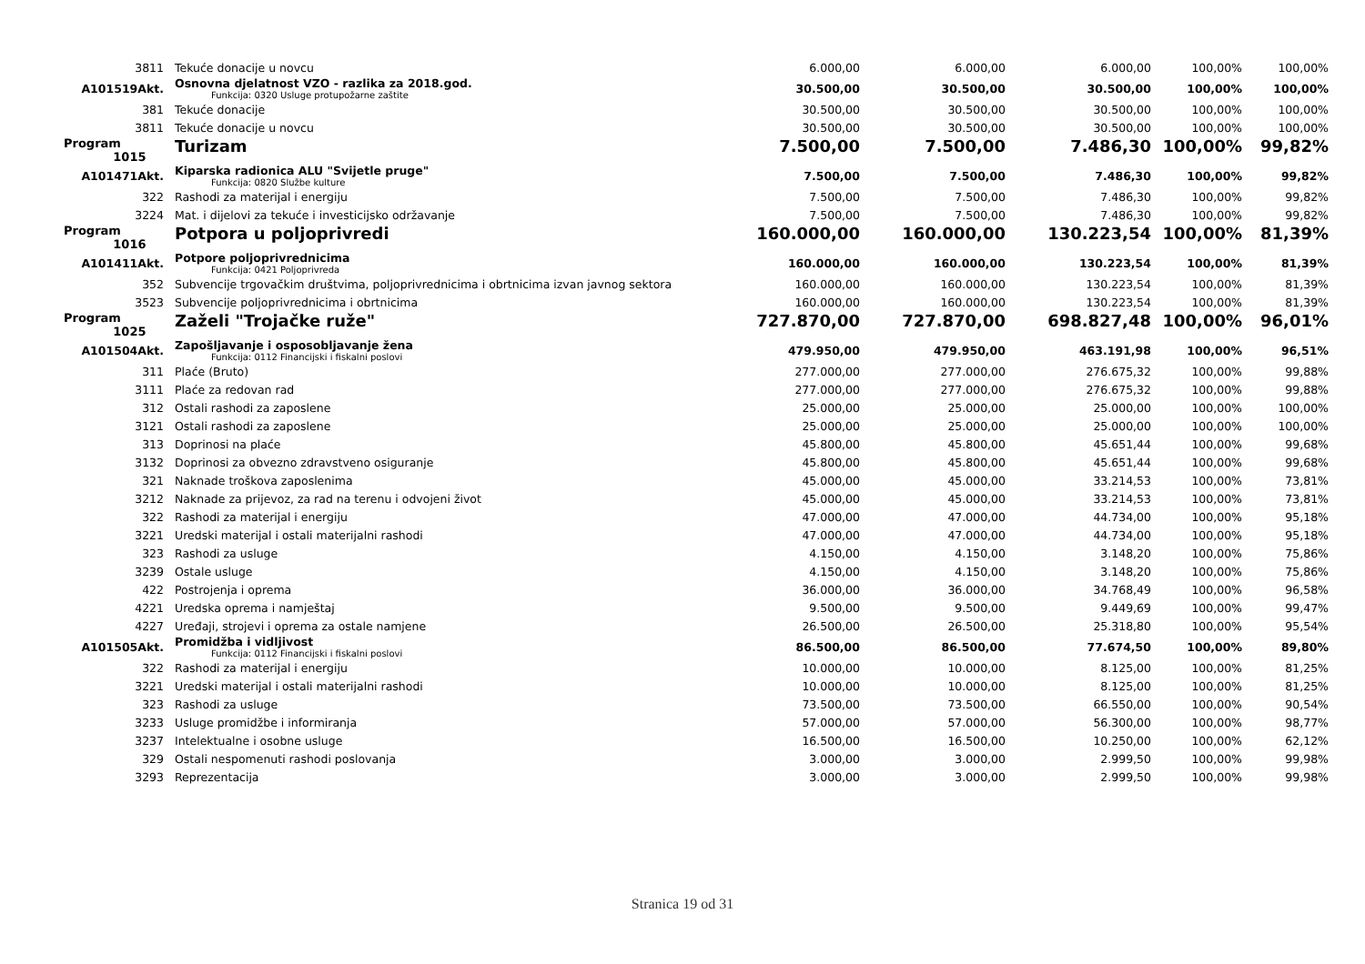| 3811 | Tekuće donacije u novcu | 6.000,00 | 6.000,00 | 6.000,00 | 100,00% | 100,00% |
| A101519Akt. | Osnovna djelatnost VZO - razlika za 2018.god. Funkcija: 0320 Usluge protupožarne zaštite | 30.500,00 | 30.500,00 | 30.500,00 | 100,00% | 100,00% |
| 381 | Tekuće donacije | 30.500,00 | 30.500,00 | 30.500,00 | 100,00% | 100,00% |
| 3811 | Tekuće donacije u novcu | 30.500,00 | 30.500,00 | 30.500,00 | 100,00% | 100,00% |
| Program 1015 | Turizam | 7.500,00 | 7.500,00 | 7.486,30 | 100,00% | 99,82% |
| A101471Akt. | Kiparska radionica ALU "Svijetle pruge" Funkcija: 0820 Službe kulture | 7.500,00 | 7.500,00 | 7.486,30 | 100,00% | 99,82% |
| 322 | Rashodi za materijal i energiju | 7.500,00 | 7.500,00 | 7.486,30 | 100,00% | 99,82% |
| 3224 | Mat. i dijelovi za tekuće i investicijsko održavanje | 7.500,00 | 7.500,00 | 7.486,30 | 100,00% | 99,82% |
| Program 1016 | Potpora u poljoprivredi | 160.000,00 | 160.000,00 | 130.223,54 | 100,00% | 81,39% |
| A101411Akt. | Potpore poljoprivrednicima Funkcija: 0421 Poljoprivreda | 160.000,00 | 160.000,00 | 130.223,54 | 100,00% | 81,39% |
| 352 | Subvencije trgovačkim društvima, poljoprivrednicima i obrtnicima izvan javnog sektora | 160.000,00 | 160.000,00 | 130.223,54 | 100,00% | 81,39% |
| 3523 | Subvencije poljoprivrednicima i obrtnicima | 160.000,00 | 160.000,00 | 130.223,54 | 100,00% | 81,39% |
| Program 1025 | Zaželi "Trojačke ruže" | 727.870,00 | 727.870,00 | 698.827,48 | 100,00% | 96,01% |
| A101504Akt. | Zapošljavanje i osposobljavanje žena Funkcija: 0112 Financijski i fiskalni poslovi | 479.950,00 | 479.950,00 | 463.191,98 | 100,00% | 96,51% |
| 311 | Plaće (Bruto) | 277.000,00 | 277.000,00 | 276.675,32 | 100,00% | 99,88% |
| 3111 | Plaće za redovan rad | 277.000,00 | 277.000,00 | 276.675,32 | 100,00% | 99,88% |
| 312 | Ostali rashodi za zaposlene | 25.000,00 | 25.000,00 | 25.000,00 | 100,00% | 100,00% |
| 3121 | Ostali rashodi za zaposlene | 25.000,00 | 25.000,00 | 25.000,00 | 100,00% | 100,00% |
| 313 | Doprinosi na plaće | 45.800,00 | 45.800,00 | 45.651,44 | 100,00% | 99,68% |
| 3132 | Doprinosi za obvezno zdravstveno osiguranje | 45.800,00 | 45.800,00 | 45.651,44 | 100,00% | 99,68% |
| 321 | Naknade troškova zaposlenima | 45.000,00 | 45.000,00 | 33.214,53 | 100,00% | 73,81% |
| 3212 | Naknade za prijevoz, za rad na terenu i odvojeni život | 45.000,00 | 45.000,00 | 33.214,53 | 100,00% | 73,81% |
| 322 | Rashodi za materijal i energiju | 47.000,00 | 47.000,00 | 44.734,00 | 100,00% | 95,18% |
| 3221 | Uredski materijal i ostali materijalni rashodi | 47.000,00 | 47.000,00 | 44.734,00 | 100,00% | 95,18% |
| 323 | Rashodi za usluge | 4.150,00 | 4.150,00 | 3.148,20 | 100,00% | 75,86% |
| 3239 | Ostale usluge | 4.150,00 | 4.150,00 | 3.148,20 | 100,00% | 75,86% |
| 422 | Postrojenja i oprema | 36.000,00 | 36.000,00 | 34.768,49 | 100,00% | 96,58% |
| 4221 | Uredska oprema i namještaj | 9.500,00 | 9.500,00 | 9.449,69 | 100,00% | 99,47% |
| 4227 | Uređaji, strojevi i oprema za ostale namjene | 26.500,00 | 26.500,00 | 25.318,80 | 100,00% | 95,54% |
| A101505Akt. | Promidžba i vidljivost Funkcija: 0112 Financijski i fiskalni poslovi | 86.500,00 | 86.500,00 | 77.674,50 | 100,00% | 89,80% |
| 322 | Rashodi za materijal i energiju | 10.000,00 | 10.000,00 | 8.125,00 | 100,00% | 81,25% |
| 3221 | Uredski materijal i ostali materijalni rashodi | 10.000,00 | 10.000,00 | 8.125,00 | 100,00% | 81,25% |
| 323 | Rashodi za usluge | 73.500,00 | 73.500,00 | 66.550,00 | 100,00% | 90,54% |
| 3233 | Usluge promidžbe i informiranja | 57.000,00 | 57.000,00 | 56.300,00 | 100,00% | 98,77% |
| 3237 | Intelektualne i osobne usluge | 16.500,00 | 16.500,00 | 10.250,00 | 100,00% | 62,12% |
| 329 | Ostali nespomenuti rashodi poslovanja | 3.000,00 | 3.000,00 | 2.999,50 | 100,00% | 99,98% |
| 3293 | Reprezentacija | 3.000,00 | 3.000,00 | 2.999,50 | 100,00% | 99,98% |
Stranica 19 od 31